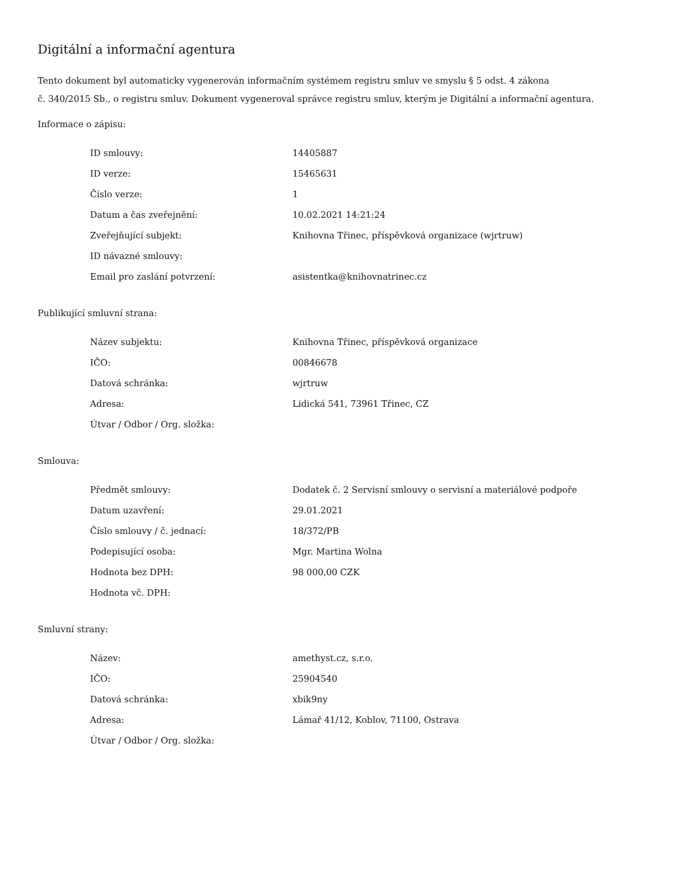Digitální a informační agentura
Tento dokument byl automaticky vygenerován informačním systémem registru smluv ve smyslu § 5 odst. 4 zákona
č. 340/2015 Sb., o registru smluv. Dokument vygeneroval správce registru smluv, kterým je Digitální a informační agentura.
Informace o zápisu:
| ID smlouvy: | 14405887 |
| ID verze: | 15465631 |
| Číslo verze: | 1 |
| Datum a čas zveřejnění: | 10.02.2021 14:21:24 |
| Zveřejňující subjekt: | Knihovna Třinec, příspěvková organizace (wjrtruw) |
| ID návazné smlouvy: | |
| Email pro zaslání potvrzení: | asistentka@knihovnatrinec.cz |
Publikující smluvní strana:
| Název subjektu: | Knihovna Třinec, příspěvková organizace |
| IČO: | 00846678 |
| Datová schránka: | wjrtruw |
| Adresa: | Lidická 541, 73961 Třinec, CZ |
| Útvar / Odbor / Org. složka: | |
Smlouva:
| Předmět smlouvy: | Dodatek č. 2 Servisní smlouvy o servisní a materiálové podpoře |
| Datum uzavření: | 29.01.2021 |
| Číslo smlouvy / č. jednací: | 18/372/PB |
| Podepisující osoba: | Mgr. Martina Wolna |
| Hodnota bez DPH: | 98 000,00 CZK |
| Hodnota vč. DPH: | |
Smluvní strany:
| Název: | amethyst.cz, s.r.o. |
| IČO: | 25904540 |
| Datová schránka: | xbik9ny |
| Adresa: | Lámař 41/12, Koblov, 71100, Ostrava |
| Útvar / Odbor / Org. složka: | |